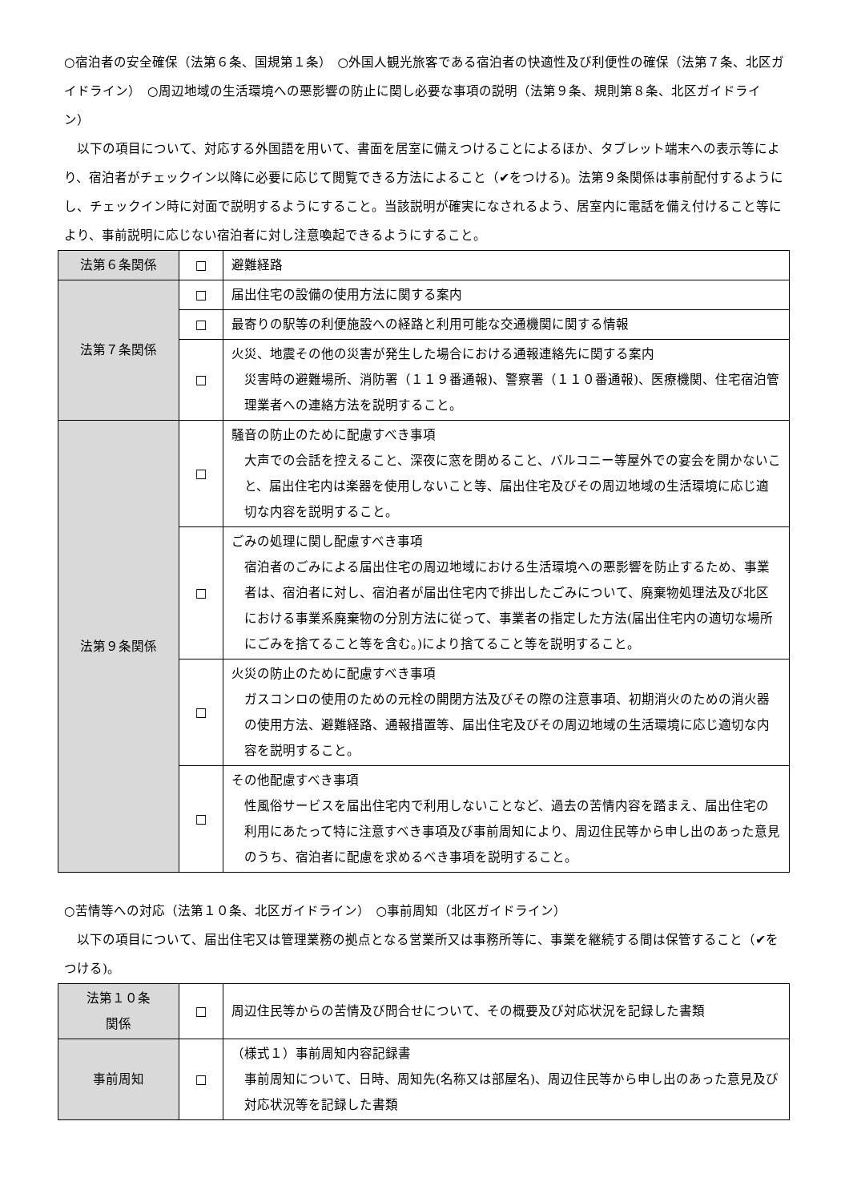○宿泊者の安全確保（法第６条、国規第１条）　○外国人観光旅客である宿泊者の快適性及び利便性の確保（法第７条、北区ガイドライン）　○周辺地域の生活環境への悪影響の防止に関し必要な事項の説明（法第９条、規則第８条、北区ガイドライン）
　以下の項目について、対応する外国語を用いて、書面を居室に備えつけることによるほか、タブレット端末への表示等により、宿泊者がチェックイン以降に必要に応じて閲覧できる方法によること（✔をつける)。法第９条関係は事前配付するようにし、チェックイン時に対面で説明するようにすること。当該説明が確実になされるよう、居室内に電話を備え付けること等により、事前説明に応じない宿泊者に対し注意喚起できるようにすること。
| 法第６条関係 | □ | 避難経路 |
| 法第７条関係 | □ | 届出住宅の設備の使用方法に関する案内 |
| | □ | 最寄りの駅等の利便施設への経路と利用可能な交通機関に関する情報 |
| | □ | 火災、地震その他の災害が発生した場合における通報連絡先に関する案内 災害時の避難場所、消防署（１１９番通報)、警察署（１１０番通報)、医療機関、住宅宿泊管理業者への連絡方法を説明すること。 |
| 法第９条関係 | □ | 騒音の防止のために配慮すべき事項 大声での会話を控えること、深夜に窓を閉めること、バルコニー等屋外での宴会を開かないこと、届出住宅内は楽器を使用しないこと等、届出住宅及びその周辺地域の生活環境に応じ適切な内容を説明すること。 |
| | □ | ごみの処理に関し配慮すべき事項 宿泊者のごみによる届出住宅の周辺地域における生活環境への悪影響を防止するため、事業者は、宿泊者に対し、宿泊者が届出住宅内で排出したごみについて、廃棄物処理法及び北区における事業系廃棄物の分別方法に従って、事業者の指定した方法(届出住宅内の適切な場所にごみを捨てること等を含む。)により捨てること等を説明すること。 |
| | □ | 火災の防止のために配慮すべき事項 ガスコンロの使用のための元栓の開閉方法及びその際の注意事項、初期消火のための消火器の使用方法、避難経路、通報措置等、届出住宅及びその周辺地域の生活環境に応じ適切な内容を説明すること。 |
| | □ | その他配慮すべき事項 性風俗サービスを届出住宅内で利用しないことなど、過去の苦情内容を踏まえ、届出住宅の利用にあたって特に注意すべき事項及び事前周知により、周辺住民等から申し出のあった意見のうち、宿泊者に配慮を求めるべき事項を説明すること。 |
○苦情等への対応（法第１０条、北区ガイドライン）　○事前周知（北区ガイドライン）
　以下の項目について、届出住宅又は管理業務の拠点となる営業所又は事務所等に、事業を継続する間は保管すること（✔をつける)。
| 法第１０条 関係 | □ | 周辺住民等からの苦情及び問合せについて、その概要及び対応状況を記録した書類 |
| 事前周知 | □ | （様式１）事前周知内容記録書 事前周知について、日時、周知先(名称又は部屋名)、周辺住民等から申し出のあった意見及び対応状況等を記録した書類 |